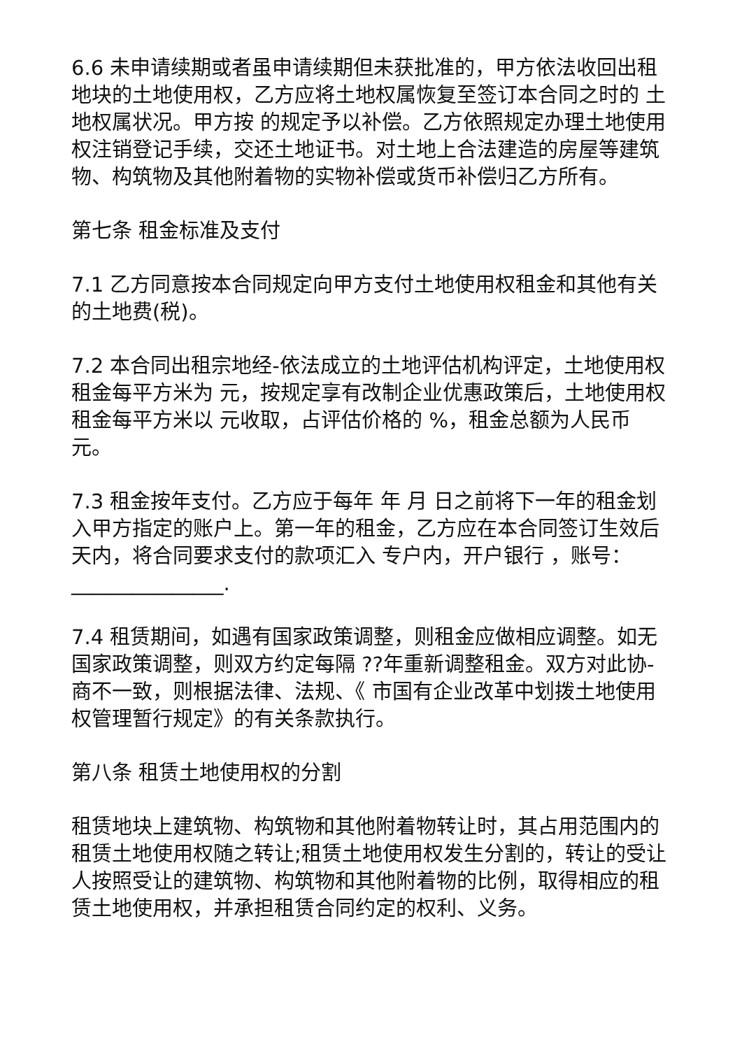6.6 未申请续期或者虽申请续期但未获批准的，甲方依法收回出租地块的土地使用权，乙方应将土地权属恢复至签订本合同之时的 土地权属状况。甲方按 的规定予以补偿。乙方依照规定办理土地使用权注销登记手续，交还土地证书。对土地上合法建造的房屋等建筑物、构筑物及其他附着物的实物补偿或货币补偿归乙方所有。
第七条 租金标准及支付
7.1 乙方同意按本合同规定向甲方支付土地使用权租金和其他有关的土地费(税)。
7.2 本合同出租宗地经-依法成立的土地评估机构评定，土地使用权租金每平方米为 元，按规定享有改制企业优惠政策后，土地使用权租金每平方米以 元收取，占评估价格的 %，租金总额为人民币 元。
7.3 租金按年支付。乙方应于每年 年 月 日之前将下一年的租金划入甲方指定的账户上。第一年的租金，乙方应在本合同签订生效后 天内，将合同要求支付的款项汇入 专户内，开户银行 ，账号：_______________.
7.4 租赁期间，如遇有国家政策调整，则租金应做相应调整。如无国家政策调整，则双方约定每隔 ??年重新调整租金。双方对此协-商不一致，则根据法律、法规、《 市国有企业改革中划拨土地使用权管理暂行规定》的有关条款执行。
第八条 租赁土地使用权的分割
租赁地块上建筑物、构筑物和其他附着物转让时，其占用范围内的租赁土地使用权随之转让;租赁土地使用权发生分割的，转让的受让人按照受让的建筑物、构筑物和其他附着物的比例，取得相应的租赁土地使用权，并承担租赁合同约定的权利、义务。